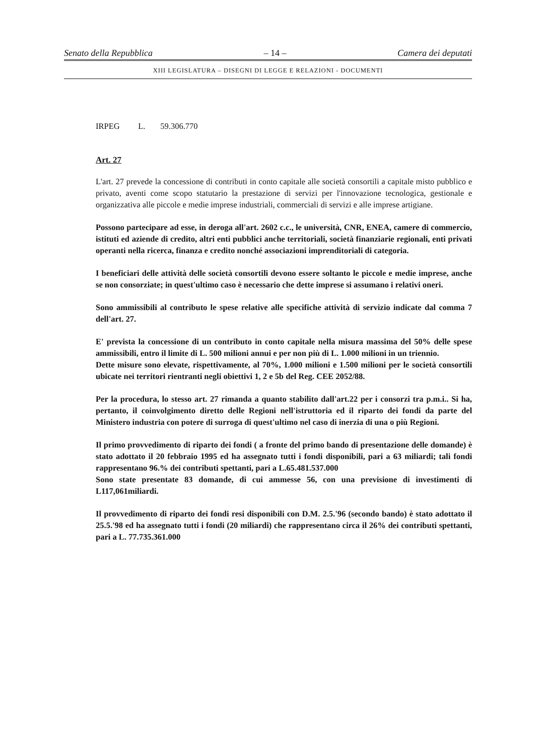Senato della Repubblica – 14 – Camera dei deputati
XIII LEGISLATURA – DISEGNI DI LEGGE E RELAZIONI - DOCUMENTI
IRPEG L. 59.306.770
Art. 27
L'art. 27 prevede la concessione di contributi in conto capitale alle società consortili a capitale misto pubblico e privato, aventi come scopo statutario la prestazione di servizi per l'innovazione tecnologica, gestionale e organizzativa alle piccole e medie imprese industriali, commerciali di servizi e alle imprese artigiane.
Possono partecipare ad esse, in deroga all'art. 2602 c.c., le università, CNR, ENEA, camere di commercio, istituti ed aziende di credito, altri enti pubblici anche territoriali, società finanziarie regionali, enti privati operanti nella ricerca, finanza e credito nonché associazioni imprenditoriali di categoria.
I beneficiari delle attività delle società consortili devono essere soltanto le piccole e medie imprese, anche se non consorziate; in quest'ultimo caso è necessario che dette imprese si assumano i relativi oneri.
Sono ammissibili al contributo le spese relative alle specifiche attività di servizio indicate dal comma 7 dell'art. 27.
E' prevista la concessione di un contributo in conto capitale nella misura massima del 50% delle spese ammissibili, entro il limite di L. 500 milioni annui e per non più di L. 1.000 milioni in un triennio.
Dette misure sono elevate, rispettivamente, al 70%, 1.000 milioni e 1.500 milioni per le società consortili ubicate nei territori rientranti negli obiettivi 1, 2 e 5b del Reg. CEE 2052/88.
Per la procedura, lo stesso art. 27 rimanda a quanto stabilito dall'art.22 per i consorzi tra p.m.i.. Si ha, pertanto, il coinvolgimento diretto delle Regioni nell'istruttoria ed il riparto dei fondi da parte del Ministero industria con potere di surroga di quest'ultimo nel caso di inerzia di una o più Regioni.
Il primo provvedimento di riparto dei fondi ( a fronte del primo bando di presentazione delle domande) è stato adottato il 20 febbraio 1995 ed ha assegnato tutti i fondi disponibili, pari a 63 miliardi; tali fondi rappresentano 96.% dei contributi spettanti, pari a L.65.481.537.000
Sono state presentate 83 domande, di cui ammesse 56, con una previsione di investimenti di L117,061miliardi.
Il provvedimento di riparto dei fondi resi disponibili con D.M. 2.5.'96 (secondo bando) è stato adottato il 25.5.'98 ed ha assegnato tutti i fondi (20 miliardi) che rappresentano circa il 26% dei contributi spettanti, pari a L. 77.735.361.000